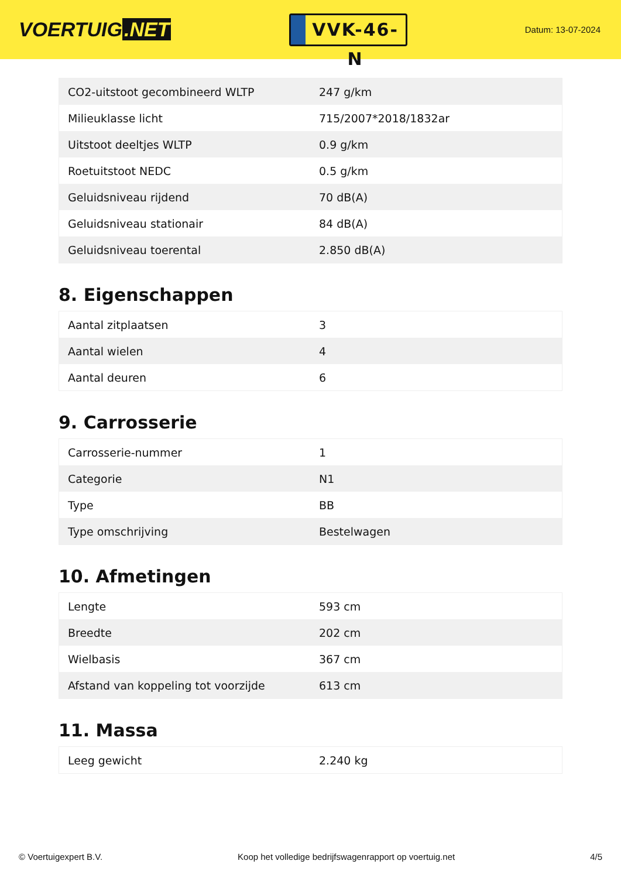VOERTUIG.NET
VVK-46-N
Datum: 13-07-2024
| CO2-uitstoot gecombineerd WLTP | 247 g/km |
| Milieuklasse licht | 715/2007*2018/1832ar |
| Uitstoot deeltjes WLTP | 0.9 g/km |
| Roetuitstoot NEDC | 0.5 g/km |
| Geluidsniveau rijdend | 70 dB(A) |
| Geluidsniveau stationair | 84 dB(A) |
| Geluidsniveau toerental | 2.850 dB(A) |
8. Eigenschappen
| Aantal zitplaatsen | 3 |
| Aantal wielen | 4 |
| Aantal deuren | 6 |
9. Carrosserie
| Carrosserie-nummer | 1 |
| Categorie | N1 |
| Type | BB |
| Type omschrijving | Bestelwagen |
10. Afmetingen
| Lengte | 593 cm |
| Breedte | 202 cm |
| Wielbasis | 367 cm |
| Afstand van koppeling tot voorzijde | 613 cm |
11. Massa
| Leeg gewicht | 2.240 kg |
© Voertuigexpert B.V. Koop het volledige bedrijfswagenrapport op voertuig.net 4/5